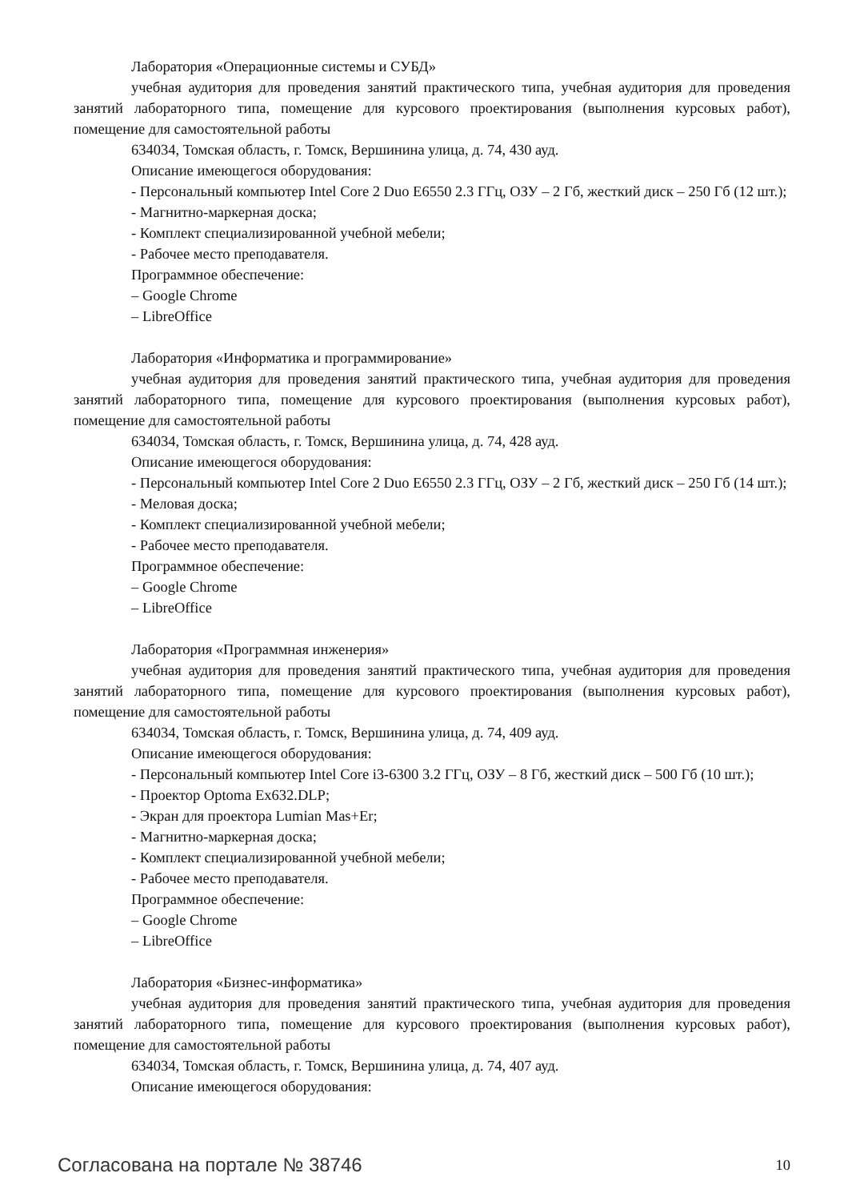Лаборатория «Операционные системы и СУБД»
учебная аудитория для проведения занятий практического типа, учебная аудитория для проведения занятий лабораторного типа, помещение для курсового проектирования (выполнения курсовых работ), помещение для самостоятельной работы
634034, Томская область, г. Томск, Вершинина улица, д. 74, 430 ауд.
Описание имеющегося оборудования:
- Персональный компьютер Intel Core 2 Duo E6550 2.3 ГГц, ОЗУ – 2 Гб, жесткий диск – 250 Гб (12 шт.);
- Магнитно-маркерная доска;
- Комплект специализированной учебной мебели;
- Рабочее место преподавателя.
Программное обеспечение:
– Google Chrome
– LibreOffice
Лаборатория «Информатика и программирование»
учебная аудитория для проведения занятий практического типа, учебная аудитория для проведения занятий лабораторного типа, помещение для курсового проектирования (выполнения курсовых работ), помещение для самостоятельной работы
634034, Томская область, г. Томск, Вершинина улица, д. 74, 428 ауд.
Описание имеющегося оборудования:
- Персональный компьютер Intel Core 2 Duo E6550 2.3 ГГц, ОЗУ – 2 Гб, жесткий диск – 250 Гб (14 шт.);
- Меловая доска;
- Комплект специализированной учебной мебели;
- Рабочее место преподавателя.
Программное обеспечение:
– Google Chrome
– LibreOffice
Лаборатория «Программная инженерия»
учебная аудитория для проведения занятий практического типа, учебная аудитория для проведения занятий лабораторного типа, помещение для курсового проектирования (выполнения курсовых работ), помещение для самостоятельной работы
634034, Томская область, г. Томск, Вершинина улица, д. 74, 409 ауд.
Описание имеющегося оборудования:
- Персональный компьютер Intel Core i3-6300 3.2 ГГц, ОЗУ – 8 Гб, жесткий диск – 500 Гб (10 шт.);
- Проектор Optoma Ex632.DLP;
- Экран для проектора Lumian Mas+Er;
- Магнитно-маркерная доска;
- Комплект специализированной учебной мебели;
- Рабочее место преподавателя.
Программное обеспечение:
– Google Chrome
– LibreOffice
Лаборатория «Бизнес-информатика»
учебная аудитория для проведения занятий практического типа, учебная аудитория для проведения занятий лабораторного типа, помещение для курсового проектирования (выполнения курсовых работ), помещение для самостоятельной работы
634034, Томская область, г. Томск, Вершинина улица, д. 74, 407 ауд.
Описание имеющегося оборудования:
Согласована на портале № 38746 10